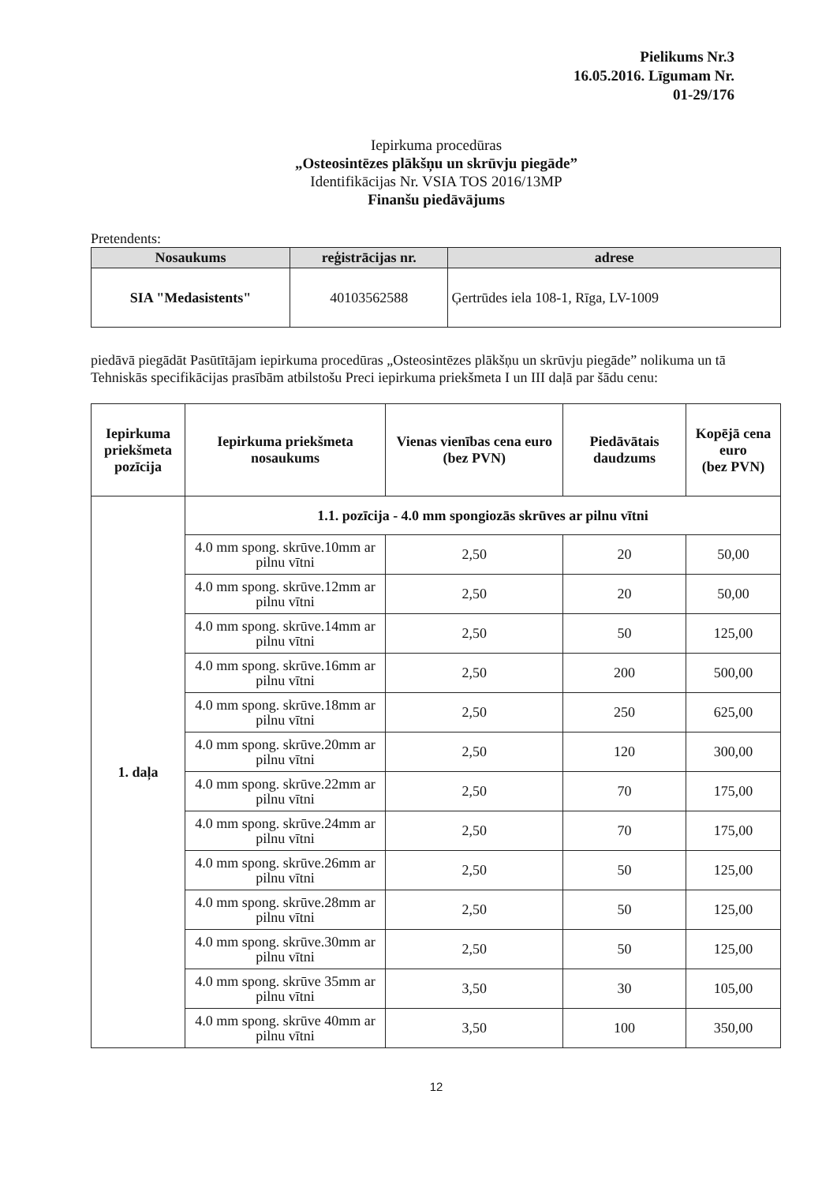Pielikums Nr.3
16.05.2016. Līgumam Nr.
01-29/176
Iepirkuma procedūras
„Osteosintēzes plākšņu un skrūvju piegāde”
Identifikācijas Nr. VSIA TOS 2016/13MP
Finanšu piedāvājums
Pretendents:
| Nosaukums | reģistrācijas nr. | adrese |
| --- | --- | --- |
| SIA "Medasistents" | 40103562588 | Ģertrūdes iela 108-1, Rīga, LV-1009 |
piedāvā piegādāt Pasūtītājam iepirkuma procedūras „Osteosintēzes plākšņu un skrūvju piegāde” nolikuma un tā Tehniskās specifikācijas prasībām atbilstošu Preci iepirkuma priekšmeta I un III daļā par šādu cenu:
| Iepirkuma priekšmeta pozīcija | Iepirkuma priekšmeta nosaukums | Vienas vienības cena euro (bez PVN) | Piedāvātais daudzums | Kopējā cena euro (bez PVN) |
| --- | --- | --- | --- | --- |
| 1. daļa | 1.1. pozīcija - 4.0 mm spongiozās skrūves ar pilnu vītni | | | |
| | 4.0 mm spong. skrūve.10mm ar pilnu vītni | 2,50 | 20 | 50,00 |
| | 4.0 mm spong. skrūve.12mm ar pilnu vītni | 2,50 | 20 | 50,00 |
| | 4.0 mm spong. skrūve.14mm ar pilnu vītni | 2,50 | 50 | 125,00 |
| | 4.0 mm spong. skrūve.16mm ar pilnu vītni | 2,50 | 200 | 500,00 |
| | 4.0 mm spong. skrūve.18mm ar pilnu vītni | 2,50 | 250 | 625,00 |
| | 4.0 mm spong. skrūve.20mm ar pilnu vītni | 2,50 | 120 | 300,00 |
| | 4.0 mm spong. skrūve.22mm ar pilnu vītni | 2,50 | 70 | 175,00 |
| | 4.0 mm spong. skrūve.24mm ar pilnu vītni | 2,50 | 70 | 175,00 |
| | 4.0 mm spong. skrūve.26mm ar pilnu vītni | 2,50 | 50 | 125,00 |
| | 4.0 mm spong. skrūve.28mm ar pilnu vītni | 2,50 | 50 | 125,00 |
| | 4.0 mm spong. skrūve.30mm ar pilnu vītni | 2,50 | 50 | 125,00 |
| | 4.0 mm spong. skrūve 35mm ar pilnu vītni | 3,50 | 30 | 105,00 |
| | 4.0 mm spong. skrūve 40mm ar pilnu vītni | 3,50 | 100 | 350,00 |
12